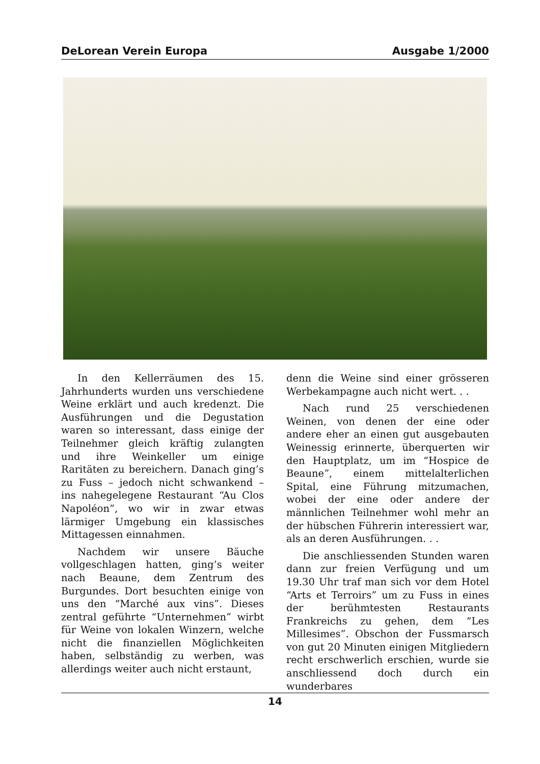DeLorean Verein Europa Ausgabe 1/2000
In den Kellerräumen des 15. Jahrhunderts wurden uns verschiedene Weine erklärt und auch kredenzt. Die Ausführungen und die Degustation waren so interessant, dass einige der Teilnehmer gleich kräftig zulangten und ihre Weinkeller um einige Raritäten zu bereichern. Danach ging’s zu Fuss – jedoch nicht schwankend – ins nahegelegene Restaurant “Au Clos Napoléon”, wo wir in zwar etwas lärmiger Umgebung ein klassisches Mittagessen einnahmen.
Nachdem wir unsere Bäuche vollgeschlagen hatten, ging’s weiter nach Beaune, dem Zentrum des Burgundes. Dort besuchten einige von uns den “Marché aux vins”. Dieses zentral geführte “Unternehmen” wirbt für Weine von lokalen Winzern, welche nicht die finanziellen Möglichkeiten haben, selbständig zu werben, was allerdings weiter auch nicht erstaunt,
denn die Weine sind einer grösseren Werbekampagne auch nicht wert. . .
Nach rund 25 verschiedenen Weinen, von denen der eine oder andere eher an einen gut ausgebauten Weinessig erinnerte, überquerten wir den Hauptplatz, um im “Hospice de Beaune”, einem mittelalterlichen Spital, eine Führung mitzumachen, wobei der eine oder andere der männlichen Teilnehmer wohl mehr an der hübschen Führerin interessiert war, als an deren Ausführungen. . .
Die anschliessenden Stunden waren dann zur freien Verfügung und um 19.30 Uhr traf man sich vor dem Hotel “Arts et Terroirs” um zu Fuss in eines der berühmtesten Restaurants Frankreichs zu gehen, dem “Les Millesimes”. Obschon der Fussmarsch von gut 20 Minuten einigen Mitgliedern recht erschwerlich erschien, wurde sie anschliessend doch durch ein wunderbares
14